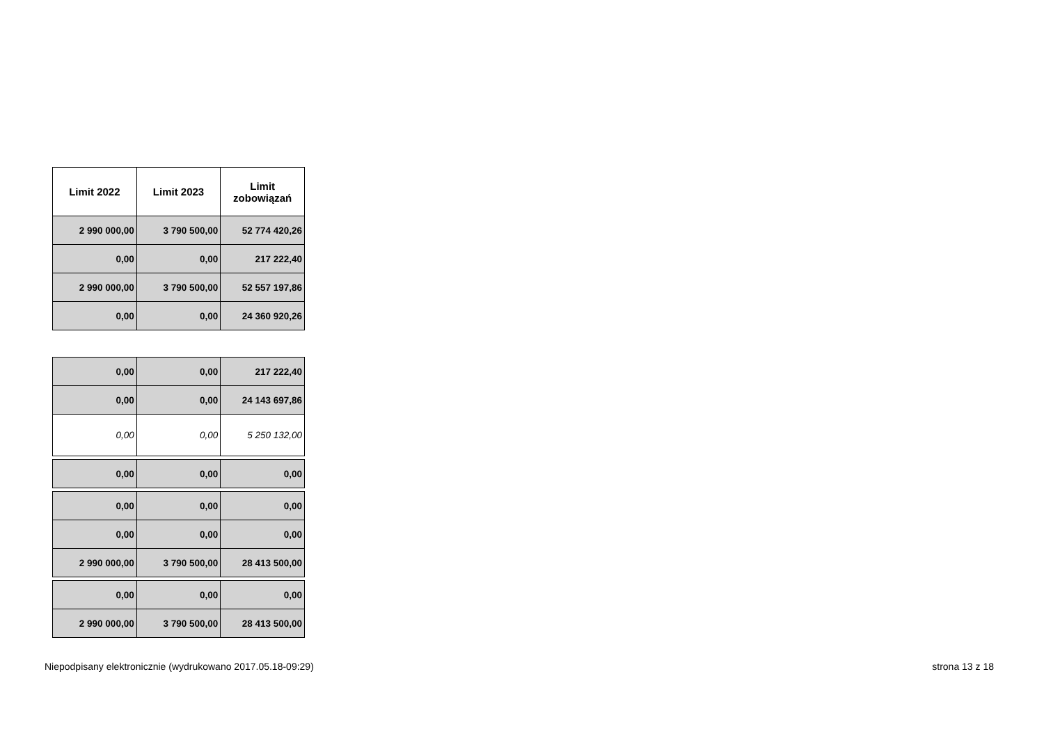| Limit 2022 | Limit 2023 | Limit zobowiązań |
| --- | --- | --- |
| 2 990 000,00 | 3 790 500,00 | 52 774 420,26 |
| 0,00 | 0,00 | 217 222,40 |
| 2 990 000,00 | 3 790 500,00 | 52 557 197,86 |
| 0,00 | 0,00 | 24 360 920,26 |
| 0,00 | 0,00 | 217 222,40 |
| 0,00 | 0,00 | 24 143 697,86 |
| 0,00 | 0,00 | 5 250 132,00 |
| 0,00 | 0,00 | 0,00 |
| 0,00 | 0,00 | 0,00 |
| 0,00 | 0,00 | 0,00 |
| 2 990 000,00 | 3 790 500,00 | 28 413 500,00 |
| 0,00 | 0,00 | 0,00 |
| 2 990 000,00 | 3 790 500,00 | 28 413 500,00 |
Niepodpisany elektronicznie (wydrukowano 2017.05.18-09:29) strona 13 z 18